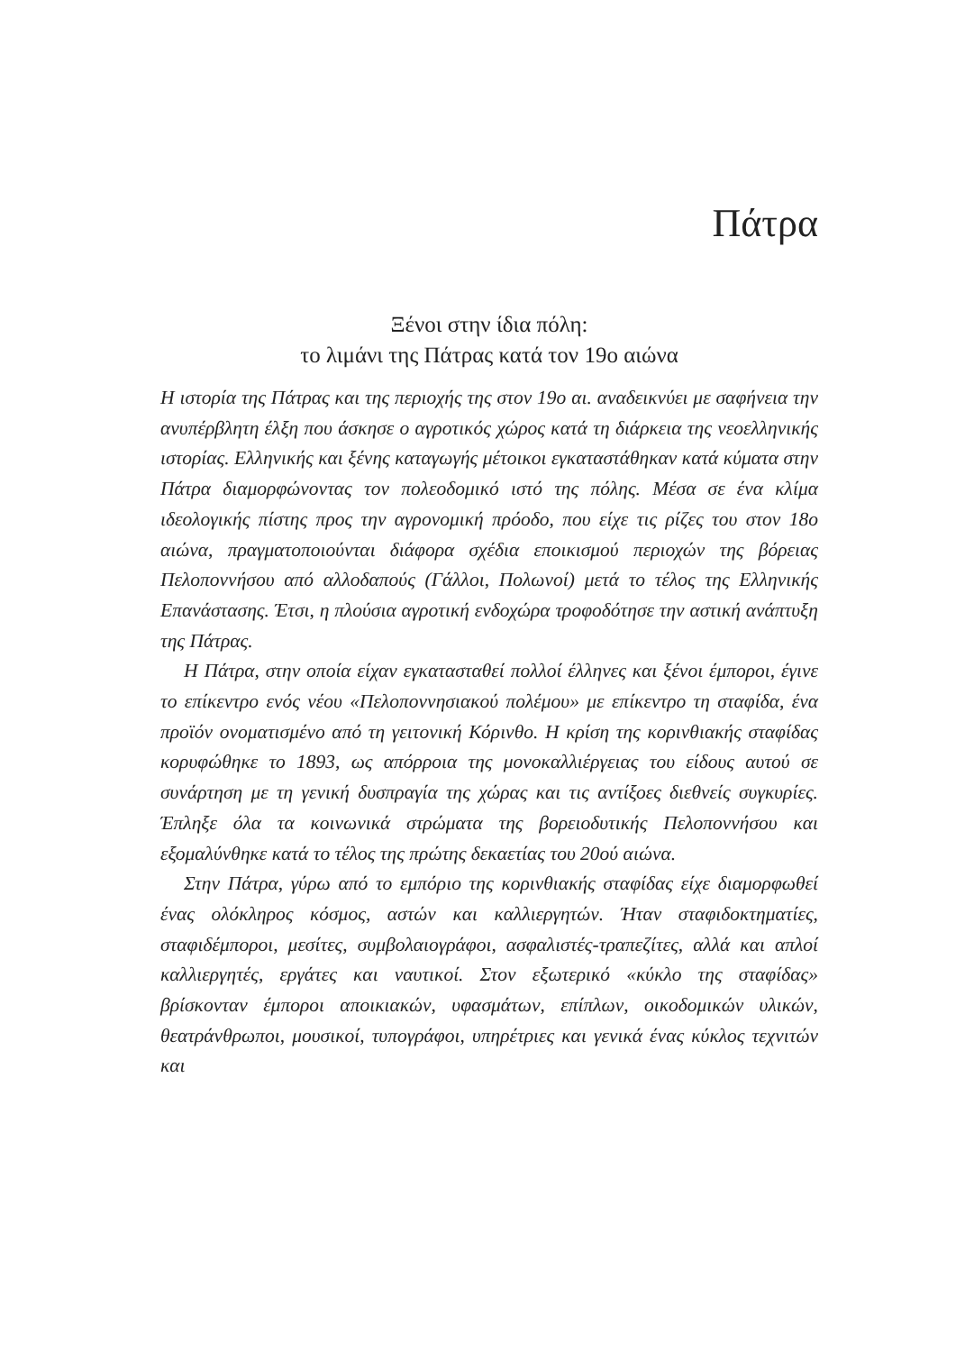Πάτρα
Ξένοι στην ίδια πόλη:
το λιμάνι της Πάτρας κατά τον 19ο αιώνα
Η ιστορία της Πάτρας και της περιοχής της στον 19ο αι. αναδεικνύει με σαφήνεια την ανυπέρβλητη έλξη που άσκησε ο αγροτικός χώρος κατά τη διάρκεια της νεοελληνικής ιστορίας. Ελληνικής και ξένης καταγωγής μέτοικοι εγκαταστάθηκαν κατά κύματα στην Πάτρα διαμορφώνοντας τον πολεοδομικό ιστό της πόλης. Μέσα σε ένα κλίμα ιδεολογικής πίστης προς την αγρονομική πρόοδο, που είχε τις ρίζες του στον 18ο αιώνα, πραγματοποιούνται διάφορα σχέδια εποικισμού περιοχών της βόρειας Πελοποννήσου από αλλοδαπούς (Γάλλοι, Πολωνοί) μετά το τέλος της Ελληνικής Επανάστασης. Έτσι, η πλούσια αγροτική ενδοχώρα τροφοδότησε την αστική ανάπτυξη της Πάτρας.
Η Πάτρα, στην οποία είχαν εγκατασταθεί πολλοί έλληνες και ξένοι έμποροι, έγινε το επίκεντρο ενός νέου «Πελοποννησιακού πολέμου» με επίκεντρο τη σταφίδα, ένα προϊόν ονοματισμένο από τη γειτονική Κόρινθο. Η κρίση της κορινθιακής σταφίδας κορυφώθηκε το 1893, ως απόρροια της μονοκαλλιέργειας του είδους αυτού σε συνάρτηση με τη γενική δυσπραγία της χώρας και τις αντίξοες διεθνείς συγκυρίες. Έπληξε όλα τα κοινωνικά στρώματα της βορειοδυτικής Πελοποννήσου και εξομαλύνθηκε κατά το τέλος της πρώτης δεκαετίας του 20ού αιώνα.
Στην Πάτρα, γύρω από το εμπόριο της κορινθιακής σταφίδας είχε διαμορφωθεί ένας ολόκληρος κόσμος, αστών και καλλιεργητών. Ήταν σταφιδοκτηματίες, σταφιδέμποροι, μεσίτες, συμβολαιογράφοι, ασφαλιστές-τραπεζίτες, αλλά και απλοί καλλιεργητές, εργάτες και ναυτικοί. Στον εξωτερικό «κύκλο της σταφίδας» βρίσκονταν έμποροι αποικιακών, υφασμάτων, επίπλων, οικοδομικών υλικών, θεατράνθρωποι, μουσικοί, τυπογράφοι, υπηρέτριες και γενικά ένας κύκλος τεχνιτών και